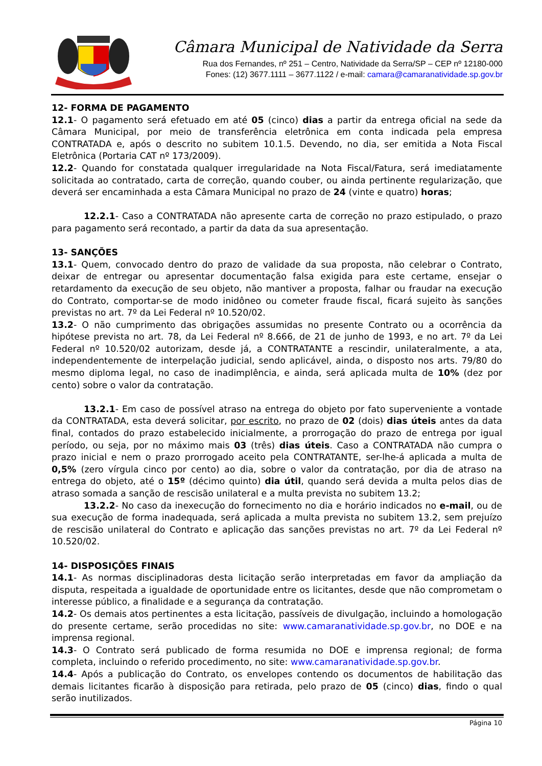Câmara Municipal de Natividade da Serra
Rua dos Fernandes, nº 251 – Centro, Natividade da Serra/SP – CEP nº 12180-000
Fones: (12) 3677.1111 – 3677.1122 / e-mail: camara@camaranatividade.sp.gov.br
12- FORMA DE PAGAMENTO
12.1- O pagamento será efetuado em até 05 (cinco) dias a partir da entrega oficial na sede da Câmara Municipal, por meio de transferência eletrônica em conta indicada pela empresa CONTRATADA e, após o descrito no subitem 10.1.5. Devendo, no dia, ser emitida a Nota Fiscal Eletrônica (Portaria CAT nº 173/2009).
12.2- Quando for constatada qualquer irregularidade na Nota Fiscal/Fatura, será imediatamente solicitada ao contratado, carta de correção, quando couber, ou ainda pertinente regularização, que deverá ser encaminhada a esta Câmara Municipal no prazo de 24 (vinte e quatro) horas;
12.2.1- Caso a CONTRATADA não apresente carta de correção no prazo estipulado, o prazo para pagamento será recontado, a partir da data da sua apresentação.
13- SANÇÕES
13.1- Quem, convocado dentro do prazo de validade da sua proposta, não celebrar o Contrato, deixar de entregar ou apresentar documentação falsa exigida para este certame, ensejar o retardamento da execução de seu objeto, não mantiver a proposta, falhar ou fraudar na execução do Contrato, comportar-se de modo inidôneo ou cometer fraude fiscal, ficará sujeito às sanções previstas no art. 7º da Lei Federal nº 10.520/02.
13.2- O não cumprimento das obrigações assumidas no presente Contrato ou a ocorrência da hipótese prevista no art. 78, da Lei Federal nº 8.666, de 21 de junho de 1993, e no art. 7º da Lei Federal nº 10.520/02 autorizam, desde já, a CONTRATANTE a rescindir, unilateralmente, a ata, independentemente de interpelação judicial, sendo aplicável, ainda, o disposto nos arts. 79/80 do mesmo diploma legal, no caso de inadimplência, e ainda, será aplicada multa de 10% (dez por cento) sobre o valor da contratação.
13.2.1- Em caso de possível atraso na entrega do objeto por fato superveniente a vontade da CONTRATADA, esta deverá solicitar, por escrito, no prazo de 02 (dois) dias úteis antes da data final, contados do prazo estabelecido inicialmente, a prorrogação do prazo de entrega por igual período, ou seja, por no máximo mais 03 (três) dias úteis. Caso a CONTRATADA não cumpra o prazo inicial e nem o prazo prorrogado aceito pela CONTRATANTE, ser-lhe-á aplicada a multa de 0,5% (zero vírgula cinco por cento) ao dia, sobre o valor da contratação, por dia de atraso na entrega do objeto, até o 15º (décimo quinto) dia útil, quando será devida a multa pelos dias de atraso somada a sanção de rescisão unilateral e a multa prevista no subitem 13.2;
13.2.2- No caso da inexecução do fornecimento no dia e horário indicados no e-mail, ou de sua execução de forma inadequada, será aplicada a multa prevista no subitem 13.2, sem prejuízo de rescisão unilateral do Contrato e aplicação das sanções previstas no art. 7º da Lei Federal nº 10.520/02.
14- DISPOSIÇÕES FINAIS
14.1- As normas disciplinadoras desta licitação serão interpretadas em favor da ampliação da disputa, respeitada a igualdade de oportunidade entre os licitantes, desde que não comprometam o interesse público, a finalidade e a segurança da contratação.
14.2- Os demais atos pertinentes a esta licitação, passíveis de divulgação, incluindo a homologação do presente certame, serão procedidas no site: www.camaranatividade.sp.gov.br, no DOE e na imprensa regional.
14.3- O Contrato será publicado de forma resumida no DOE e imprensa regional; de forma completa, incluindo o referido procedimento, no site: www.camaranatividade.sp.gov.br.
14.4- Após a publicação do Contrato, os envelopes contendo os documentos de habilitação das demais licitantes ficarão à disposição para retirada, pelo prazo de 05 (cinco) dias, findo o qual serão inutilizados.
Página 10